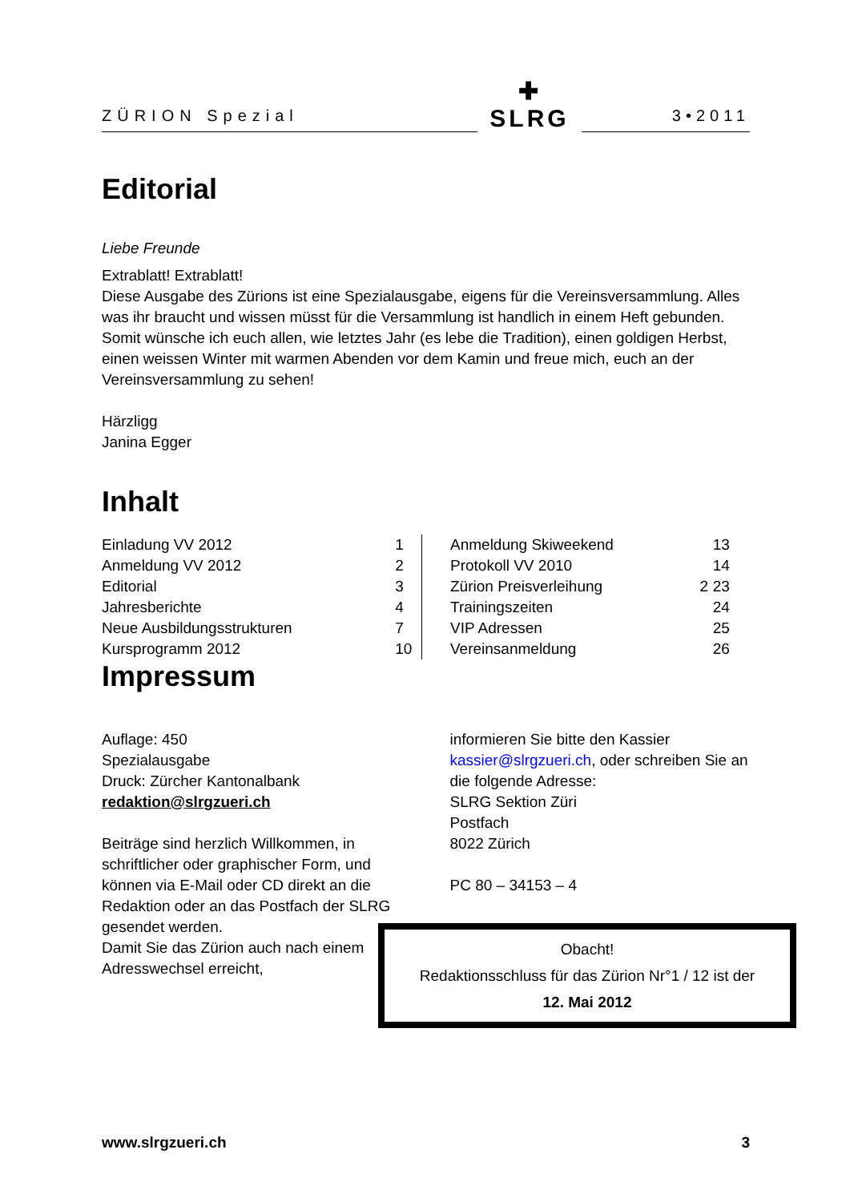ZÜRION Spezial
✚
SLRG
3•2011
Editorial
Liebe Freunde
Extrablatt! Extrablatt!
Diese Ausgabe des Zürions ist eine Spezialausgabe, eigens für die Vereinsversammlung. Alles was ihr braucht und wissen müsst für die Versammlung ist handlich in einem Heft gebunden.
Somit wünsche ich euch allen, wie letztes Jahr (es lebe die Tradition), einen goldigen Herbst, einen weissen Winter mit warmen Abenden vor dem Kamin und freue mich, euch an der Vereinsversammlung zu sehen!
Härzligg
Janina Egger
Inhalt
| Einladung VV 2012 | 1 |
| Anmeldung VV 2012 | 2 |
| Editorial | 3 |
| Jahresberichte | 4 |
| Neue Ausbildungsstrukturen | 7 |
| Kursprogramm 2012 | 10 |
| Anmeldung Skiweekend | | 13 |
| Protokoll VV 2010 | | 14 |
| Zürion Preisverleihung | 2 | 23 |
| Trainingszeiten | | 24 |
| VIP Adressen | | 25 |
| Vereinsanmeldung | | 26 |
Impressum
Auflage: 450
Spezialausgabe
Druck: Zürcher Kantonalbank
redaktion@slrgzueri.ch
Beiträge sind herzlich Willkommen, in schriftlicher oder graphischer Form, und können via E-Mail oder CD direkt an die Redaktion oder an das Postfach der SLRG gesendet werden.
Damit Sie das Zürion auch nach einem Adresswechsel erreicht,
informieren Sie bitte den Kassier kassier@slrgzueri.ch, oder schreiben Sie an die folgende Adresse:
SLRG Sektion Züri
Postfach
8022 Zürich
PC 80 – 34153 – 4
Obacht!
Redaktionsschluss für das Zürion Nr°1 / 12 ist der
12. Mai 2012
www.slrgzueri.ch 3